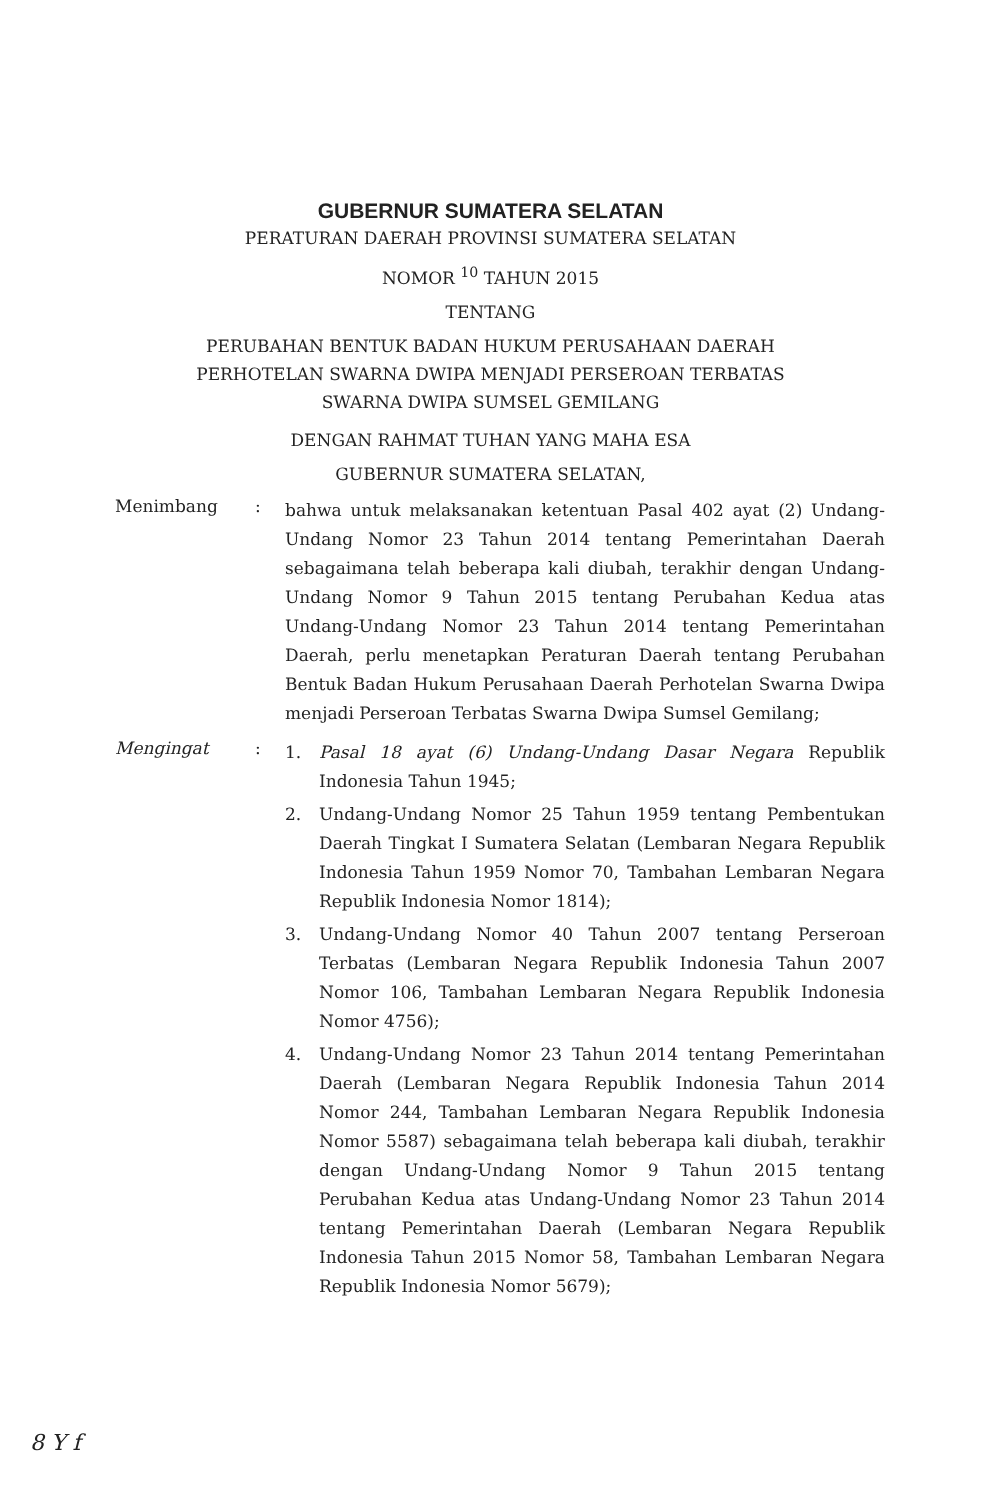GUBERNUR SUMATERA SELATAN
PERATURAN DAERAH PROVINSI SUMATERA SELATAN
NOMOR <sup>10</sup> TAHUN 2015
TENTANG
PERUBAHAN BENTUK BADAN HUKUM PERUSAHAAN DAERAH
PERHOTELAN SWARNA DWIPA MENJADI PERSEROAN TERBATAS
SWARNA DWIPA SUMSEL GEMILANG
DENGAN RAHMAT TUHAN YANG MAHA ESA
GUBERNUR SUMATERA SELATAN,
Menimbang :
bahwa untuk melaksanakan ketentuan Pasal 402 ayat (2) Undang-Undang Nomor 23 Tahun 2014 tentang Pemerintahan Daerah sebagaimana telah beberapa kali diubah, terakhir dengan Undang-Undang Nomor 9 Tahun 2015 tentang Perubahan Kedua atas Undang-Undang Nomor 23 Tahun 2014 tentang Pemerintahan Daerah, perlu menetapkan Peraturan Daerah tentang Perubahan Bentuk Badan Hukum Perusahaan Daerah Perhotelan Swarna Dwipa menjadi Perseroan Terbatas Swarna Dwipa Sumsel Gemilang;
Mengingat :
1. Pasal 18 ayat (6) Undang-Undang Dasar Negara Republik Indonesia Tahun 1945;
2. Undang-Undang Nomor 25 Tahun 1959 tentang Pembentukan Daerah Tingkat I Sumatera Selatan (Lembaran Negara Republik Indonesia Tahun 1959 Nomor 70, Tambahan Lembaran Negara Republik Indonesia Nomor 1814);
3. Undang-Undang Nomor 40 Tahun 2007 tentang Perseroan Terbatas (Lembaran Negara Republik Indonesia Tahun 2007 Nomor 106, Tambahan Lembaran Negara Republik Indonesia Nomor 4756);
4. Undang-Undang Nomor 23 Tahun 2014 tentang Pemerintahan Daerah (Lembaran Negara Republik Indonesia Tahun 2014 Nomor 244, Tambahan Lembaran Negara Republik Indonesia Nomor 5587) sebagaimana telah beberapa kali diubah, terakhir dengan Undang-Undang Nomor 9 Tahun 2015 tentang Perubahan Kedua atas Undang-Undang Nomor 23 Tahun 2014 tentang Pemerintahan Daerah (Lembaran Negara Republik Indonesia Tahun 2015 Nomor 58, Tambahan Lembaran Negara Republik Indonesia Nomor 5679);
8 Y f